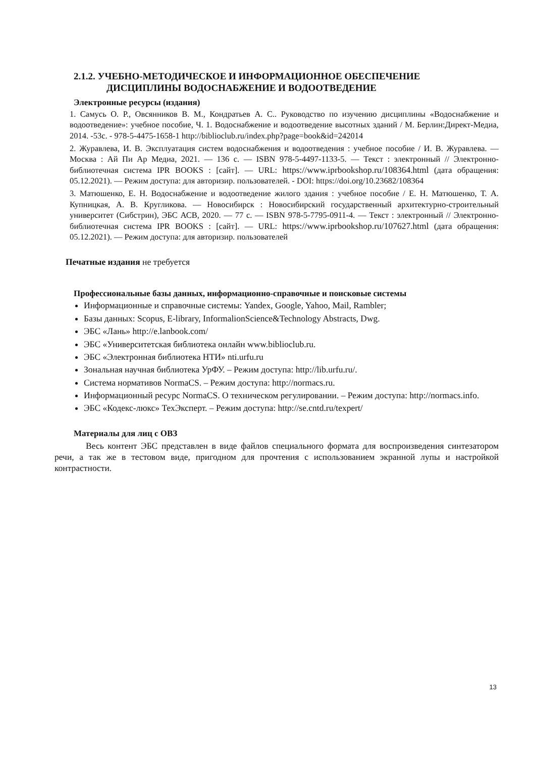2.1.2. УЧЕБНО-МЕТОДИЧЕСКОЕ И ИНФОРМАЦИОННОЕ ОБЕСПЕЧЕНИЕ
ДИСЦИПЛИНЫ ВОДОСНАБЖЕНИЕ И ВОДООТВЕДЕНИЕ
Электронные ресурсы (издания)
1. Самусь О. Р., Овсянников В. М., Кондратьев А. С.. Руководство по изучению дисциплины «Водоснабжение и водоотведение»: учебное пособие, Ч. 1. Водоснабжение и водоотведение высотных зданий / М. Берлин:Директ-Медиа, 2014. -53с. - 978-5-4475-1658-1 http://biblioclub.ru/index.php?page=book&id=242014
2. Журавлева, И. В. Эксплуатация систем водоснабжения и водоотведения : учебное пособие / И. В. Журавлева. — Москва : Ай Пи Ар Медиа, 2021. — 136 с. — ISBN 978-5-4497-1133-5. — Текст : электронный // Электронно-библиотечная система IPR BOOKS : [сайт]. — URL: https://www.iprbookshop.ru/108364.html (дата обращения: 05.12.2021). — Режим доступа: для авторизир. пользователей. - DOI: https://doi.org/10.23682/108364
3. Матюшенко, Е. Н. Водоснабжение и водоотведение жилого здания : учебное пособие / Е. Н. Матюшенко, Т. А. Купницкая, А. В. Кругликова. — Новосибирск : Новосибирский государственный архитектурно-строительный университет (Сибстрин), ЭБС АСВ, 2020. — 77 с. — ISBN 978-5-7795-0911-4. — Текст : электронный // Электронно-библиотечная система IPR BOOKS : [сайт]. — URL: https://www.iprbookshop.ru/107627.html (дата обращения: 05.12.2021). — Режим доступа: для авторизир. пользователей
Печатные издания не требуется
Профессиональные базы данных, информационно-справочные и поисковые системы
Информационные и справочные системы: Yandex, Google, Yahoo, Mail, Rambler;
Базы данных: Scopus, E-library, InformalionScience&Technology Abstracts, Dwg.
ЭБС «Лань» http://e.lanbook.com/
ЭБС «Университетская библиотека онлайн www.biblioclub.ru.
ЭБС «Электронная библиотека НТИ» nti.urfu.ru
Зональная научная библиотека УрФУ. – Режим доступа: http://lib.urfu.ru/.
Система нормативов NormaCS. – Режим доступа: http://normacs.ru.
Информационный ресурс NormaCS. О техническом регулировании. – Режим доступа: http://normacs.info.
ЭБС «Кодекс-люкс» ТехЭксперт. – Режим доступа: http://se.cntd.ru/texpert/
Материалы для лиц с ОВЗ
Весь контент ЭБС представлен в виде файлов специального формата для воспроизведения синтезатором речи, а так же в тестовом виде, пригодном для прочтения с использованием экранной лупы и настройкой контрастности.
13